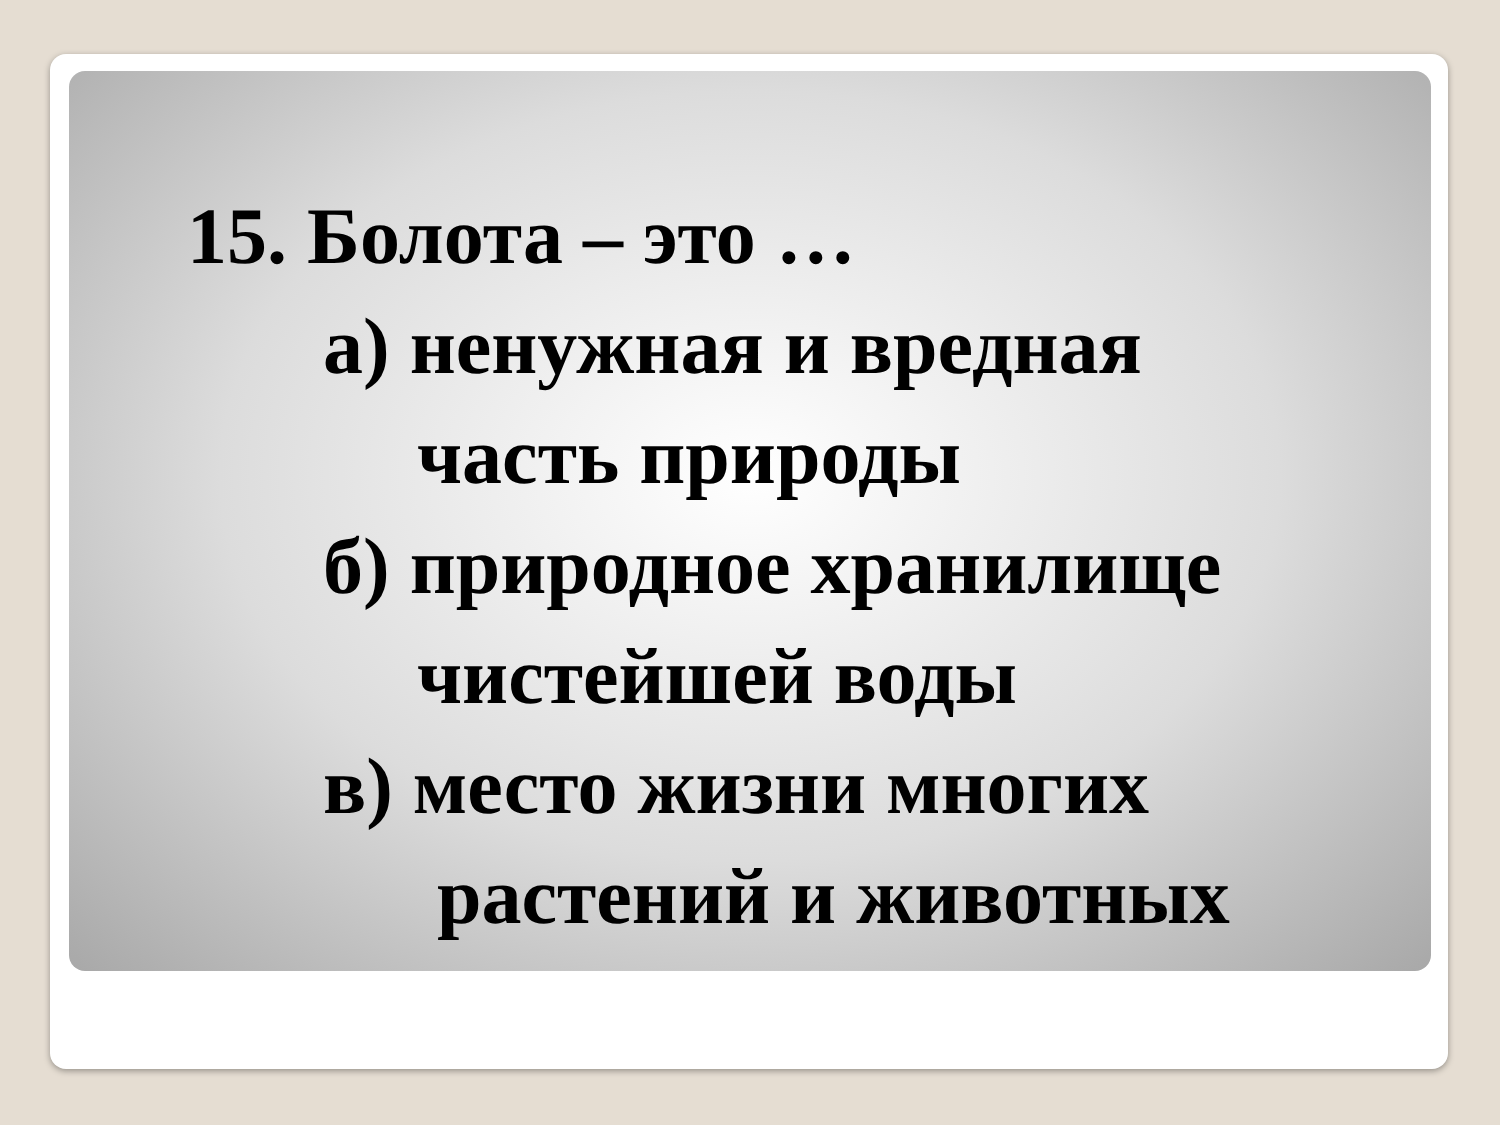15. Болота – это …
а) ненужная и вредная
часть природы
б) природное хранилище
чистейшей воды
в) место жизни многих
растений и животных